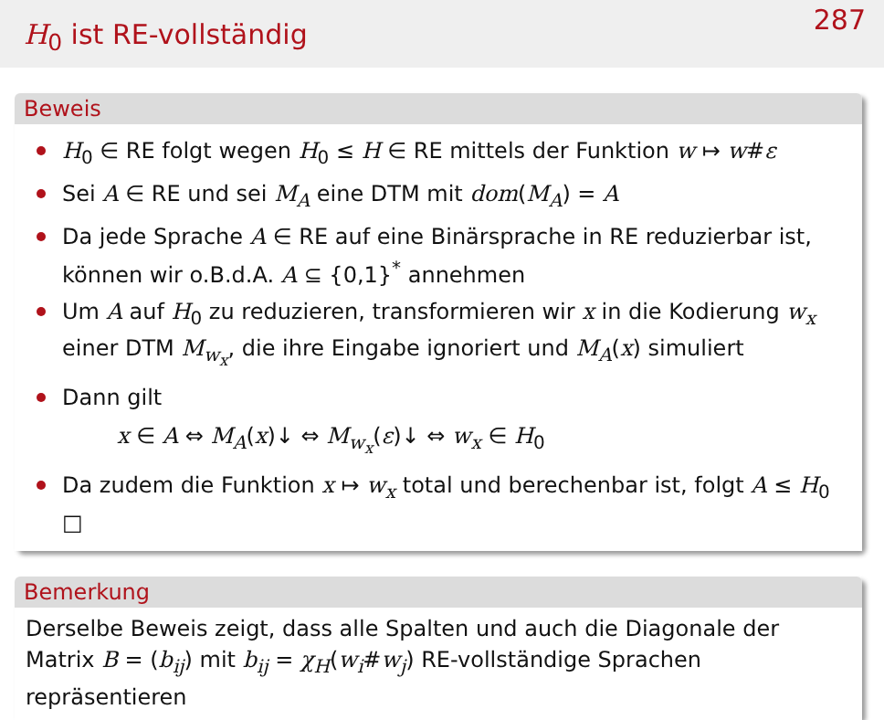H<sub>0</sub> ist RE-vollständig
287
Beweis
H<sub>0</sub> ∈ RE folgt wegen H<sub>0</sub> ≤ H ∈ RE mittels der Funktion w ↦ w#ε
Sei A ∈ RE und sei M<sub>A</sub> eine DTM mit dom(M<sub>A</sub>) = A
Da jede Sprache A ∈ RE auf eine Binärsprache in RE reduzierbar ist, können wir o.B.d.A. A ⊆ {0,1}<sup>*</sup> annehmen
Um A auf H<sub>0</sub> zu reduzieren, transformieren wir x in die Kodierung w<sub>x</sub> einer DTM M<sub>w<sub>x</sub></sub>, die ihre Eingabe ignoriert und M<sub>A</sub>(x) simuliert
Dann gilt
x ∈ A ⇔ M<sub>A</sub>(x)↓ ⇔ M<sub>w<sub>x</sub></sub>(ε)↓ ⇔ w<sub>x</sub> ∈ H<sub>0</sub>
Da zudem die Funktion x ↦ w<sub>x</sub> total und berechenbar ist, folgt A ≤ H<sub>0</sub> □
Bemerkung
Derselbe Beweis zeigt, dass alle Spalten und auch die Diagonale der Matrix B = (b<sub>ij</sub>) mit b<sub>ij</sub> = χ<sub>H</sub>(w<sub>i</sub>#w<sub>j</sub>) RE-vollständige Sprachen repräsentieren